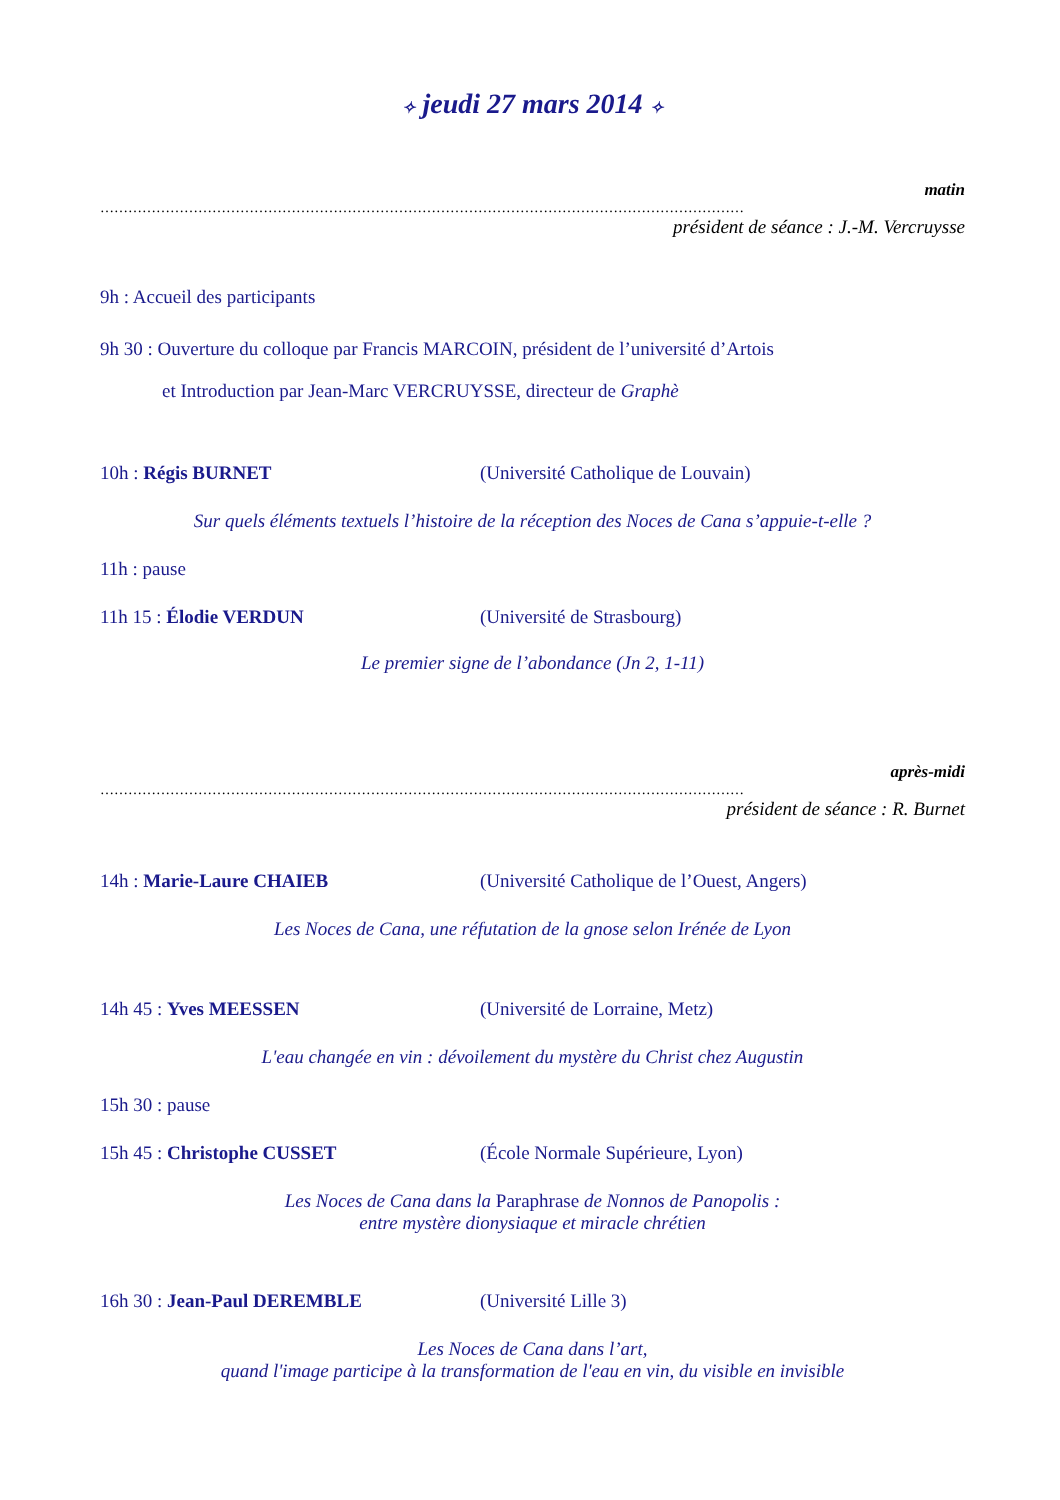✧ jeudi 27 mars 2014 ✧
matin
…………………………………………………………………………………………………………………………
président de séance : J.-M. Vercruysse
9h : Accueil des participants
9h 30 : Ouverture du colloque par Francis MARCOIN, président de l’université d’Artois
et Introduction par Jean-Marc VERCRUYSSE, directeur de Graphè
10h : Régis BURNET (Université Catholique de Louvain)
Sur quels éléments textuels l’histoire de la réception des Noces de Cana s’appuie-t-elle ?
11h : pause
11h 15 : Élodie VERDUN (Université de Strasbourg)
Le premier signe de l’abondance (Jn 2, 1-11)
après-midi
…………………………………………………………………………………………………………………………
président de séance : R. Burnet
14h : Marie-Laure CHAIEB (Université Catholique de l’Ouest, Angers)
Les Noces de Cana, une réfutation de la gnose selon Irénée de Lyon
14h 45 : Yves MEESSEN (Université de Lorraine, Metz)
L'eau changée en vin : dévoilement du mystère du Christ chez Augustin
15h 30 : pause
15h 45 : Christophe CUSSET (École Normale Supérieure, Lyon)
Les Noces de Cana dans la Paraphrase de Nonnos de Panopolis :
entre mystère dionysiaque et miracle chrétien
16h 30 : Jean-Paul DEREMBLE (Université Lille 3)
Les Noces de Cana dans l’art,
quand l'image participe à la transformation de l'eau en vin, du visible en invisible